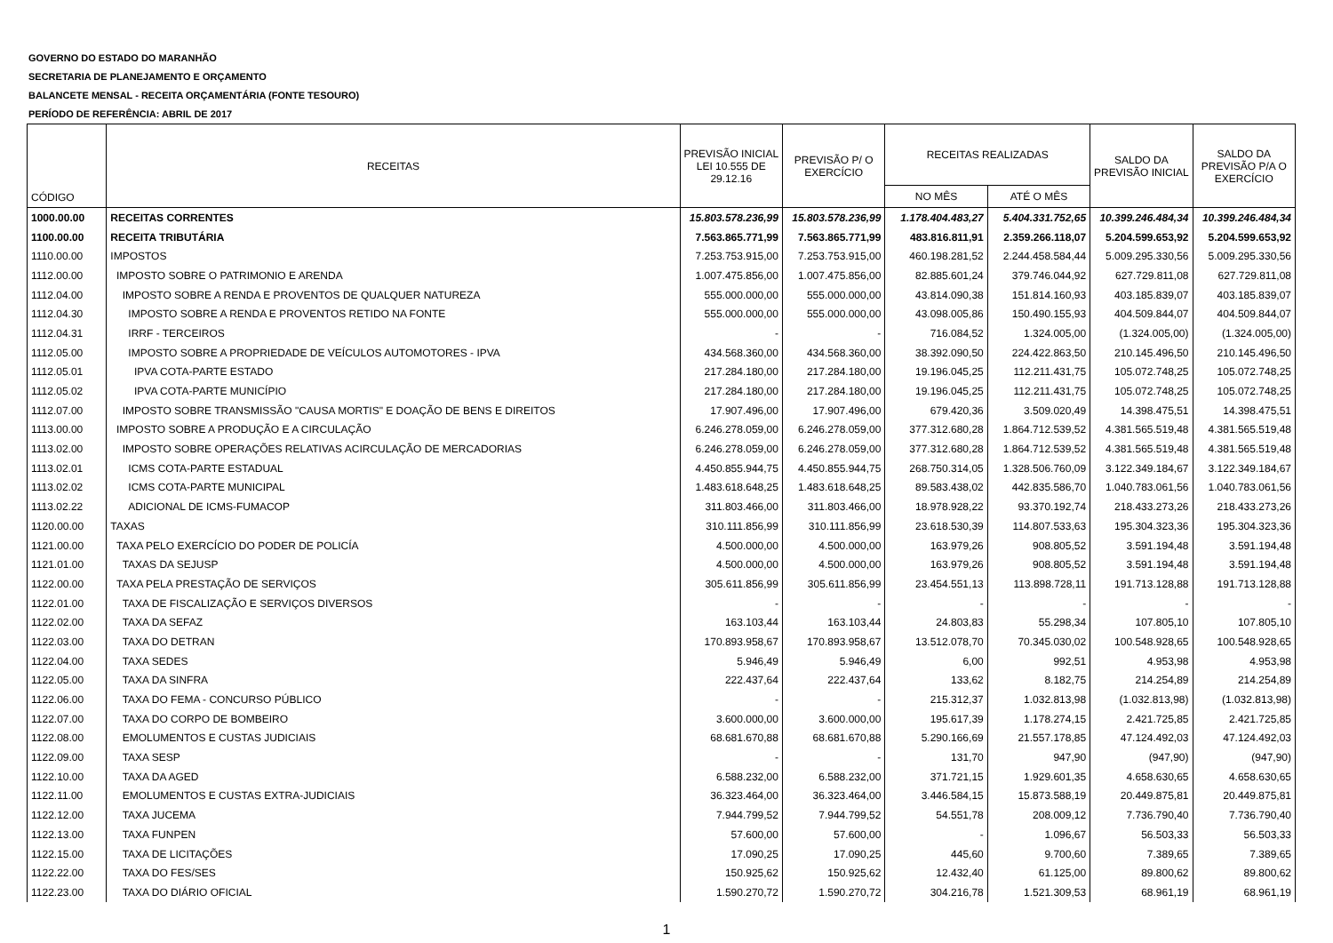GOVERNO DO ESTADO DO MARANHÃO
SECRETARIA DE PLANEJAMENTO E ORÇAMENTO
BALANCETE MENSAL - RECEITA ORÇAMENTÁRIA (FONTE TESOURO)
PERÍODO DE REFERÊNCIA: ABRIL DE 2017
| CÓDIGO | RECEITAS | PREVISÃO INICIAL LEI 10.555 DE 29.12.16 | PREVISÃO P/ O EXERCÍCIO | RECEITAS REALIZADAS | | SALDO DA PREVISÃO INICIAL | SALDO DA PREVISÃO P/A O EXERCÍCIO |
| --- | --- | --- | --- | --- | --- | --- | --- |
| | | | | NO MÊS | ATÉ O MÊS | | |
| 1000.00.00 | RECEITAS CORRENTES | 15.803.578.236,99 | 15.803.578.236,99 | 1.178.404.483,27 | 5.404.331.752,65 | 10.399.246.484,34 | 10.399.246.484,34 |
| 1100.00.00 | RECEITA TRIBUTÁRIA | 7.563.865.771,99 | 7.563.865.771,99 | 483.816.811,91 | 2.359.266.118,07 | 5.204.599.653,92 | 5.204.599.653,92 |
| 1110.00.00 | IMPOSTOS | 7.253.753.915,00 | 7.253.753.915,00 | 460.198.281,52 | 2.244.458.584,44 | 5.009.295.330,56 | 5.009.295.330,56 |
| 1112.00.00 | IMPOSTO SOBRE O PATRIMONIO E ARENDA | 1.007.475.856,00 | 1.007.475.856,00 | 82.885.601,24 | 379.746.044,92 | 627.729.811,08 | 627.729.811,08 |
| 1112.04.00 | IMPOSTO SOBRE A RENDA E PROVENTOS DE QUALQUER NATUREZA | 555.000.000,00 | 555.000.000,00 | 43.814.090,38 | 151.814.160,93 | 403.185.839,07 | 403.185.839,07 |
| 1112.04.30 | IMPOSTO SOBRE A RENDA E PROVENTOS RETIDO NA FONTE | 555.000.000,00 | 555.000.000,00 | 43.098.005,86 | 150.490.155,93 | 404.509.844,07 | 404.509.844,07 |
| 1112.04.31 | IRRF - TERCEIROS | - | - | 716.084,52 | 1.324.005,00 | (1.324.005,00) | (1.324.005,00) |
| 1112.05.00 | IMPOSTO SOBRE A PROPRIEDADE DE VEÍCULOS AUTOMOTORES - IPVA | 434.568.360,00 | 434.568.360,00 | 38.392.090,50 | 224.422.863,50 | 210.145.496,50 | 210.145.496,50 |
| 1112.05.01 | IPVA COTA-PARTE ESTADO | 217.284.180,00 | 217.284.180,00 | 19.196.045,25 | 112.211.431,75 | 105.072.748,25 | 105.072.748,25 |
| 1112.05.02 | IPVA COTA-PARTE MUNICÍPIO | 217.284.180,00 | 217.284.180,00 | 19.196.045,25 | 112.211.431,75 | 105.072.748,25 | 105.072.748,25 |
| 1112.07.00 | IMPOSTO SOBRE TRANSMISSÃO "CAUSA MORTIS" E DOAÇÃO DE BENS E DIREITOS | 17.907.496,00 | 17.907.496,00 | 679.420,36 | 3.509.020,49 | 14.398.475,51 | 14.398.475,51 |
| 1113.00.00 | IMPOSTO SOBRE A PRODUÇÃO E A CIRCULAÇÃO | 6.246.278.059,00 | 6.246.278.059,00 | 377.312.680,28 | 1.864.712.539,52 | 4.381.565.519,48 | 4.381.565.519,48 |
| 1113.02.00 | IMPOSTO SOBRE OPERAÇÕES RELATIVAS ACIRCULAÇÃO DE MERCADORIAS | 6.246.278.059,00 | 6.246.278.059,00 | 377.312.680,28 | 1.864.712.539,52 | 4.381.565.519,48 | 4.381.565.519,48 |
| 1113.02.01 | ICMS COTA-PARTE ESTADUAL | 4.450.855.944,75 | 4.450.855.944,75 | 268.750.314,05 | 1.328.506.760,09 | 3.122.349.184,67 | 3.122.349.184,67 |
| 1113.02.02 | ICMS COTA-PARTE MUNICIPAL | 1.483.618.648,25 | 1.483.618.648,25 | 89.583.438,02 | 442.835.586,70 | 1.040.783.061,56 | 1.040.783.061,56 |
| 1113.02.22 | ADICIONAL DE ICMS-FUMACOP | 311.803.466,00 | 311.803.466,00 | 18.978.928,22 | 93.370.192,74 | 218.433.273,26 | 218.433.273,26 |
| 1120.00.00 | TAXAS | 310.111.856,99 | 310.111.856,99 | 23.618.530,39 | 114.807.533,63 | 195.304.323,36 | 195.304.323,36 |
| 1121.00.00 | TAXA PELO EXERCÍCIO DO PODER DE POLICÍA | 4.500.000,00 | 4.500.000,00 | 163.979,26 | 908.805,52 | 3.591.194,48 | 3.591.194,48 |
| 1121.01.00 | TAXAS DA SEJUSP | 4.500.000,00 | 4.500.000,00 | 163.979,26 | 908.805,52 | 3.591.194,48 | 3.591.194,48 |
| 1122.00.00 | TAXA PELA PRESTAÇÃO DE SERVIÇOS | 305.611.856,99 | 305.611.856,99 | 23.454.551,13 | 113.898.728,11 | 191.713.128,88 | 191.713.128,88 |
| 1122.01.00 | TAXA DE FISCALIZAÇÃO E SERVIÇOS DIVERSOS | - | - | - | - | - | - |
| 1122.02.00 | TAXA DA SEFAZ | 163.103,44 | 163.103,44 | 24.803,83 | 55.298,34 | 107.805,10 | 107.805,10 |
| 1122.03.00 | TAXA DO DETRAN | 170.893.958,67 | 170.893.958,67 | 13.512.078,70 | 70.345.030,02 | 100.548.928,65 | 100.548.928,65 |
| 1122.04.00 | TAXA SEDES | 5.946,49 | 5.946,49 | 6,00 | 992,51 | 4.953,98 | 4.953,98 |
| 1122.05.00 | TAXA DA SINFRA | 222.437,64 | 222.437,64 | 133,62 | 8.182,75 | 214.254,89 | 214.254,89 |
| 1122.06.00 | TAXA DO FEMA - CONCURSO PÚBLICO | - | - | 215.312,37 | 1.032.813,98 | (1.032.813,98) | (1.032.813,98) |
| 1122.07.00 | TAXA DO CORPO DE BOMBEIRO | 3.600.000,00 | 3.600.000,00 | 195.617,39 | 1.178.274,15 | 2.421.725,85 | 2.421.725,85 |
| 1122.08.00 | EMOLUMENTOS E CUSTAS JUDICIAIS | 68.681.670,88 | 68.681.670,88 | 5.290.166,69 | 21.557.178,85 | 47.124.492,03 | 47.124.492,03 |
| 1122.09.00 | TAXA SESP | - | - | 131,70 | 947,90 | (947,90) | (947,90) |
| 1122.10.00 | TAXA DA AGED | 6.588.232,00 | 6.588.232,00 | 371.721,15 | 1.929.601,35 | 4.658.630,65 | 4.658.630,65 |
| 1122.11.00 | EMOLUMENTOS E CUSTAS EXTRA-JUDICIAIS | 36.323.464,00 | 36.323.464,00 | 3.446.584,15 | 15.873.588,19 | 20.449.875,81 | 20.449.875,81 |
| 1122.12.00 | TAXA JUCEMA | 7.944.799,52 | 7.944.799,52 | 54.551,78 | 208.009,12 | 7.736.790,40 | 7.736.790,40 |
| 1122.13.00 | TAXA FUNPEN | 57.600,00 | 57.600,00 | - | 1.096,67 | 56.503,33 | 56.503,33 |
| 1122.15.00 | TAXA DE LICITAÇÕES | 17.090,25 | 17.090,25 | 445,60 | 9.700,60 | 7.389,65 | 7.389,65 |
| 1122.22.00 | TAXA DO FES/SES | 150.925,62 | 150.925,62 | 12.432,40 | 61.125,00 | 89.800,62 | 89.800,62 |
| 1122.23.00 | TAXA DO DIÁRIO OFICIAL | 1.590.270,72 | 1.590.270,72 | 304.216,78 | 1.521.309,53 | 68.961,19 | 68.961,19 |
1